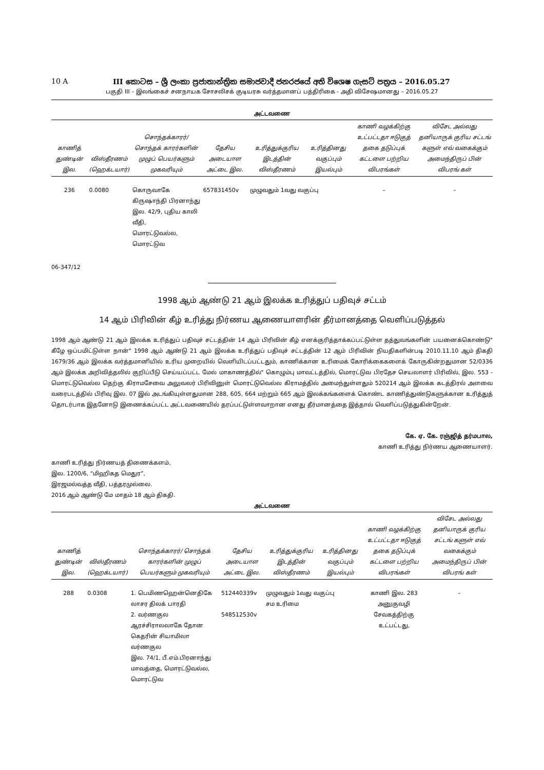10 A III කොටස – ශ්‍රී ලංකා ප්‍රජාතාන්ත්‍රික සමාජවාදී ජනරජයේ අති විශෙෂ ගැසට් පත්‍රය – 2016.05.27
பகுதி III – இலங்கைச் சனநாயக சோசலிசக் குடியரசு வர்த்தமானப் பத்திரிகை - அதி விசேஷமானது – 2016.05.27
அட்டவணை
| காணித் துண்டின் இல. | விஸ்தீரணம் (ஹெக்டயார்) | சொந்தக்காரர்/ சொந்தக் காரர்களின் முழுப் பெயர்களும் முகவரியும் | தேசிய அடையாள அட்டை இல. | உரித்துக்குரிய இடத்தின் விஸ்தீரணம் | உரித்தினது வகுப்பும் இயல்பும் | காணி வழக்கிற்கு உட்பட்டதா ஈடுகுத் தகை தடுப்புக் கட்டளை பற்றிய விபரங்கள் | விசேட அல்லது தனியாருக் குரிய சட்டங் களுள் எவ் வகைக்கும் அமைந்திருப் பின் விபரங் கள் |
| --- | --- | --- | --- | --- | --- | --- | --- |
| 236 | 0.0080 | கொருவாகே கிருஷாந்தி பிரனாந்து இல. 42/9, புதிய காலி வீதி, மொரட்டுவல்ல, மொரட்டுவ | 657831450v | முழுவதும் 1வது வகுப்பு | | – | – |
06-347/12
1998 ஆம் ஆண்டு 21 ஆம் இலக்க உரித்துப் பதிவுச் சட்டம்
14 ஆம் பிரிவின் கீழ் உரித்து நிர்ணய ஆணையாளரின் தீர்மானத்தை வெளிப்படுத்தல்
1998 ஆம் ஆண்டு 21 ஆம் இலக்க உரித்துப் பதிவுச் சட்டத்தின் 14 ஆம் பிரிவின் கீழ் எனக்குரித்தாக்கப்பட்டுள்ள தத்துவங்களின் பயனைக்கொண்டு" கீழே ஒப்பமிட்டுள்ள நான்" 1998 ஆம் ஆண்டு 21 ஆம் இலக்க உரித்துப் பதிவுச் சட்டத்தின் 12 ஆம் பிரிவின் நியதிகளின்படி 2010.11.10 ஆம் திகதி 1679/36 ஆம் இலக்க வர்த்தமானியில் உரிய முறையில் வெளியிடப்பட்டதும், காணிக்கான உரிமைக் கோரிக்கைகளைக் கோருகின்றதுமான 52/0336 ஆம் இலக்க அறிவித்தலில் குறிப்பீடு செய்யப்பட்ட மேல் மாகாணத்தில்" கொழும்பு மாவட்டத்தில், மொரட்டுவ பிரதேச செயலாளர் பிரிவில், இல. 553 - மொரட்டுவெல்ல தெற்கு கிராமசேவை அலுவலர் பிரிவினுள் மொரட்டுவெல்ல கிராமத்தில் அமைந்துள்ளதும் 520214 ஆம் இலக்க கடத்திரல் அளவை வரைபடத்தில் பிரிவு இல. 07 இல் அடங்கியுள்ளதுமான 288, 605, 664 மற்றும் 665 ஆம் இலக்கங்களைக் கொண்ட காணித்துண்டுகளுக்கான உரித்துத் தொடர்பாக இதனோடு இணைக்கப்பட்ட அட்டவணையில் தரப்பட்டுள்ளவாறான எனது தீர்மானத்தை இத்தால் வெளிப்படுத்துகின்றேன்.
கே. ஏ. கே. ரஞ்ஜித் தர்மபால,
காணி உரித்து நிர்ணய ஆணையாளர்.
காணி உரித்து நிர்ணயத் திணைக்களம்,
இல. 1200/6, “மிஹிகத மெதுர”,
இரஜமல்வத்த வீதி, பத்தரமுல்லை.
2016 ஆம் ஆண்டு மே மாதம் 18 ஆம் திகதி.
அட்டவணை
| காணித் துண்டின் இல. | விஸ்தீரணம் (ஹெக்டயார்) | சொந்தக்காரர்/ சொந்தக் காரர்களின் முழுப் பெயர்களும் முகவரியும் | தேசிய அடையாள அட்டை இல. | உரித்துக்குரிய இடத்தின் விஸ்தீரணம் | உரித்தினது வகுப்பும் இயல்பும் | காணி வழக்கிற்கு உட்பட்டதா ஈடுகுத் தகை தடுப்புக் கட்டளை பற்றிய விபரங்கள் | விசேட அல்லது தனியாருக் குரிய சட்டங் களுள் எவ் வகைக்கும் அமைந்திருப் பின் விபரங் கள் |
| --- | --- | --- | --- | --- | --- | --- | --- |
| 288 | 0.0308 | 1. பெமிணஹென்னெதிகே லாசர திலக் பாரதி 2. வர்ணகுல ஆரச்சிராலலாகே தோன கெதரின் சியாமிலா வர்ணகுல இல. 74/1, பீ.எம்.பிரனாந்து மாவத்தை, மொரட்டுவல்ல, மொரட்டுவ | 512440339v 548512530v | முழுவதும் 1வது வகுப்பு சம உரிமை | | காணி இல. 283 அனுகுவழி சேவகத்திற்கு உட்பட்டது, | – |